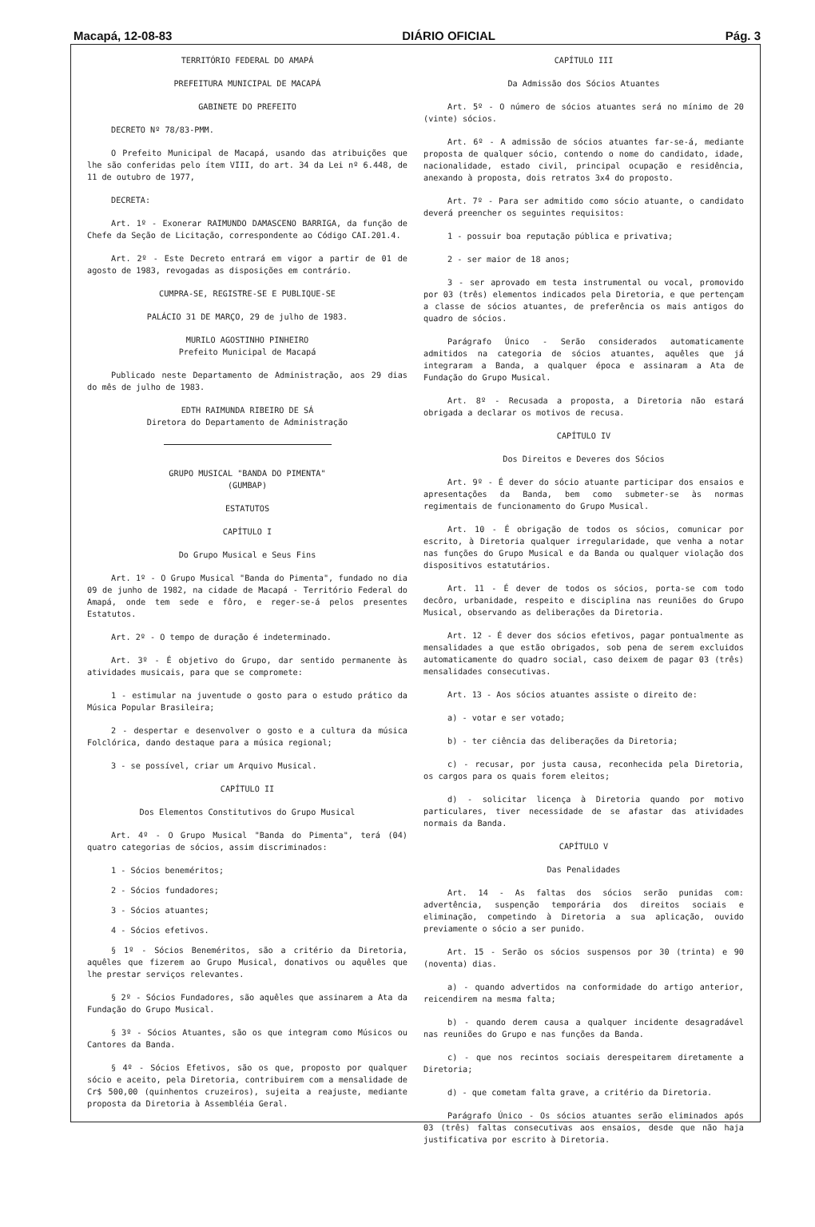Macapá, 12-08-83 DIÁRIO OFICIAL Pág. 3
TERRITÓRIO FEDERAL DO AMAPÁ
PREFEITURA MUNICIPAL DE MACAPÁ
GABINETE DO PREFEITO
DECRETO Nº 78/83-PMM.
O Prefeito Municipal de Macapá, usando das atribuições que lhe são conferidas pelo ítem VIII, do art. 34 da Lei nº 6.448, de 11 de outubro de 1977,
DECRETA:
Art. 1º - Exonerar RAIMUNDO DAMASCENO BARRIGA, da função de Chefe da Seção de Licitação, correspondente ao Código CAI.201.4.
Art. 2º - Este Decreto entrará em vigor a partir de 01 de agosto de 1983, revogadas as disposições em contrário.
CUMPRA-SE, REGISTRE-SE E PUBLIQUE-SE
PALÁCIO 31 DE MARÇO, 29 de julho de 1983.
MURILO AGOSTINHO PINHEIRO
Prefeito Municipal de Macapá
Publicado neste Departamento de Administração, aos 29 dias do mês de julho de 1983.
EDTH RAIMUNDA RIBEIRO DE SÁ
Diretora do Departamento de Administração
GRUPO MUSICAL "BANDA DO PIMENTA"
(GUMBAP)
ESTATUTOS
CAPÍTULO I
Do Grupo Musical e Seus Fins
Art. 1º - O Grupo Musical "Banda do Pimenta", fundado no dia 09 de junho de 1982, na cidade de Macapá - Território Federal do Amapá, onde tem sede e fôro, e reger-se-á pelos presentes Estatutos.
Art. 2º - O tempo de duração é indeterminado.
Art. 3º - É objetivo do Grupo, dar sentido permanente às atividades musicais, para que se compromete:
1 - estimular na juventude o gosto para o estudo prático da Música Popular Brasileira;
2 - despertar e desenvolver o gosto e a cultura da música Folclórica, dando destaque para a música regional;
3 - se possível, criar um Arquivo Musical.
CAPÍTULO II
Dos Elementos Constitutivos do Grupo Musical
Art. 4º - O Grupo Musical "Banda do Pimenta", terá (04) quatro categorias de sócios, assim discriminados:
1 - Sócios beneméritos;
2 - Sócios fundadores;
3 - Sócios atuantes;
4 - Sócios efetivos.
§ 1º - Sócios Beneméritos, são a critério da Diretoria, aquêles que fizerem ao Grupo Musical, donativos ou aquêles que lhe prestar serviços relevantes.
§ 2º - Sócios Fundadores, são aquêles que assinarem a Ata da Fundação do Grupo Musical.
§ 3º - Sócios Atuantes, são os que integram como Músicos ou Cantores da Banda.
§ 4º - Sócios Efetivos, são os que, proposto por qualquer sócio e aceito, pela Diretoria, contribuirem com a mensalidade de Cr$ 500,00 (quinhentos cruzeiros), sujeita a reajuste, mediante proposta da Diretoria à Assembléia Geral.
CAPÍTULO III
Da Admissão dos Sócios Atuantes
Art. 5º - O número de sócios atuantes será no mínimo de 20 (vinte) sócios.
Art. 6º - A admissão de sócios atuantes far-se-á, mediante proposta de qualquer sócio, contendo o nome do candidato, idade, nacionalidade, estado civil, principal ocupação e residência, anexando à proposta, dois retratos 3x4 do proposto.
Art. 7º - Para ser admitido como sócio atuante, o candidato deverá preencher os seguintes requisitos:
1 - possuir boa reputação pública e privativa;
2 - ser maior de 18 anos;
3 - ser aprovado em testa instrumental ou vocal, promovido por 03 (três) elementos indicados pela Diretoria, e que pertençam a classe de sócios atuantes, de preferência os mais antigos do quadro de sócios.
Parágrafo Único - Serão considerados automaticamente admitidos na categoria de sócios atuantes, aquêles que já integraram a Banda, a qualquer época e assinaram a Ata de Fundação do Grupo Musical.
Art. 8º - Recusada a proposta, a Diretoria não estará obrigada a declarar os motivos de recusa.
CAPÍTULO IV
Dos Direitos e Deveres dos Sócios
Art. 9º - É dever do sócio atuante participar dos ensaios e apresentações da Banda, bem como submeter-se às normas regimentais de funcionamento do Grupo Musical.
Art. 10 - É obrigação de todos os sócios, comunicar por escrito, à Diretoria qualquer irregularidade, que venha a notar nas funções do Grupo Musical e da Banda ou qualquer violação dos dispositivos estatutários.
Art. 11 - É dever de todos os sócios, porta-se com todo decôro, urbanidade, respeito e disciplina nas reuniões do Grupo Musical, observando as deliberações da Diretoria.
Art. 12 - É dever dos sócios efetivos, pagar pontualmente as mensalidades a que estão obrigados, sob pena de serem excluidos automaticamente do quadro social, caso deixem de pagar 03 (três) mensalidades consecutivas.
Art. 13 - Aos sócios atuantes assiste o direito de:
a) - votar e ser votado;
b) - ter ciência das deliberações da Diretoria;
c) - recusar, por justa causa, reconhecida pela Diretoria, os cargos para os quais forem eleitos;
d) - solicitar licença à Diretoria quando por motivo particulares, tiver necessidade de se afastar das atividades normais da Banda.
CAPÍTULO V
Das Penalidades
Art. 14 - As faltas dos sócios serão punidas com: advertência, suspenção temporária dos direitos sociais e eliminação, competindo à Diretoria a sua aplicação, ouvido previamente o sócio a ser punido.
Art. 15 - Serão os sócios suspensos por 30 (trinta) e 90 (noventa) dias.
a) - quando advertidos na conformidade do artigo anterior, reicendirem na mesma falta;
b) - quando derem causa a qualquer incidente desagradável nas reuniões do Grupo e nas funções da Banda.
c) - que nos recintos sociais derespeitarem diretamente a Diretoria;
d) - que cometam falta grave, a critério da Diretoria.
Parágrafo Único - Os sócios atuantes serão eliminados após 03 (três) faltas consecutivas aos ensaios, desde que não haja justificativa por escrito à Diretoria.